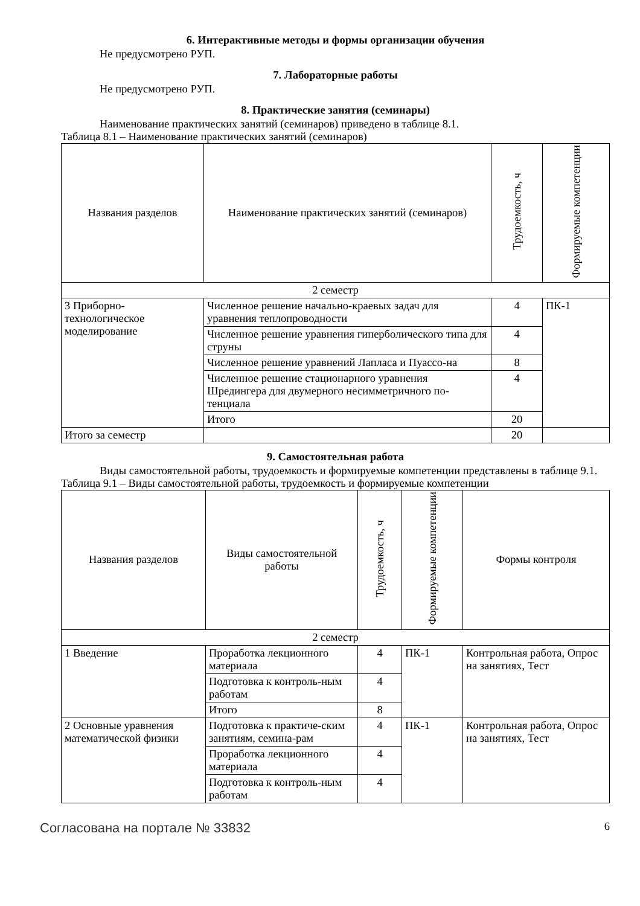6. Интерактивные методы и формы организации обучения
Не предусмотрено РУП.
7. Лабораторные работы
Не предусмотрено РУП.
8. Практические занятия (семинары)
Наименование практических занятий (семинаров) приведено в таблице 8.1.
Таблица 8.1 – Наименование практических занятий (семинаров)
| Названия разделов | Наименование практических занятий (семинаров) | Трудоемкость, ч | Формируемые компетенции |
| --- | --- | --- | --- |
| 2 семестр | | | |
| 3 Приборно-технологическое моделирование | Численное решение начально-краевых задач для уравнения теплопроводности | 4 | ПК-1 |
| | Численное решение уравнения гиперболического типа для струны | 4 | |
| | Численное решение уравнений Лапласа и Пуассо-на | 8 | |
| | Численное решение стационарного уравнения Шредингера для двумерного несимметричного по-тенциала | 4 | |
| | Итого | 20 | |
| Итого за семестр | | 20 | |
9. Самостоятельная работа
Виды самостоятельной работы, трудоемкость и формируемые компетенции представлены в таблице 9.1.
Таблица 9.1 – Виды самостоятельной работы, трудоемкость и формируемые компетенции
| Названия разделов | Виды самостоятельной работы | Трудоемкость, ч | Формируемые компетенции | Формы контроля |
| --- | --- | --- | --- | --- |
| 2 семестр | | | | |
| 1 Введение | Проработка лекционного материала | 4 | ПК-1 | Контрольная работа, Опрос на занятиях, Тест |
| | Подготовка к контроль-ным работам | 4 | | |
| | Итого | 8 | | |
| 2 Основные уравнения математической физики | Подготовка к практиче-ским занятиям, семина-рам | 4 | ПК-1 | Контрольная работа, Опрос на занятиях, Тест |
| | Проработка лекционного материала | 4 | | |
| | Подготовка к контроль-ным работам | 4 | | |
Согласована на портале № 33832 6